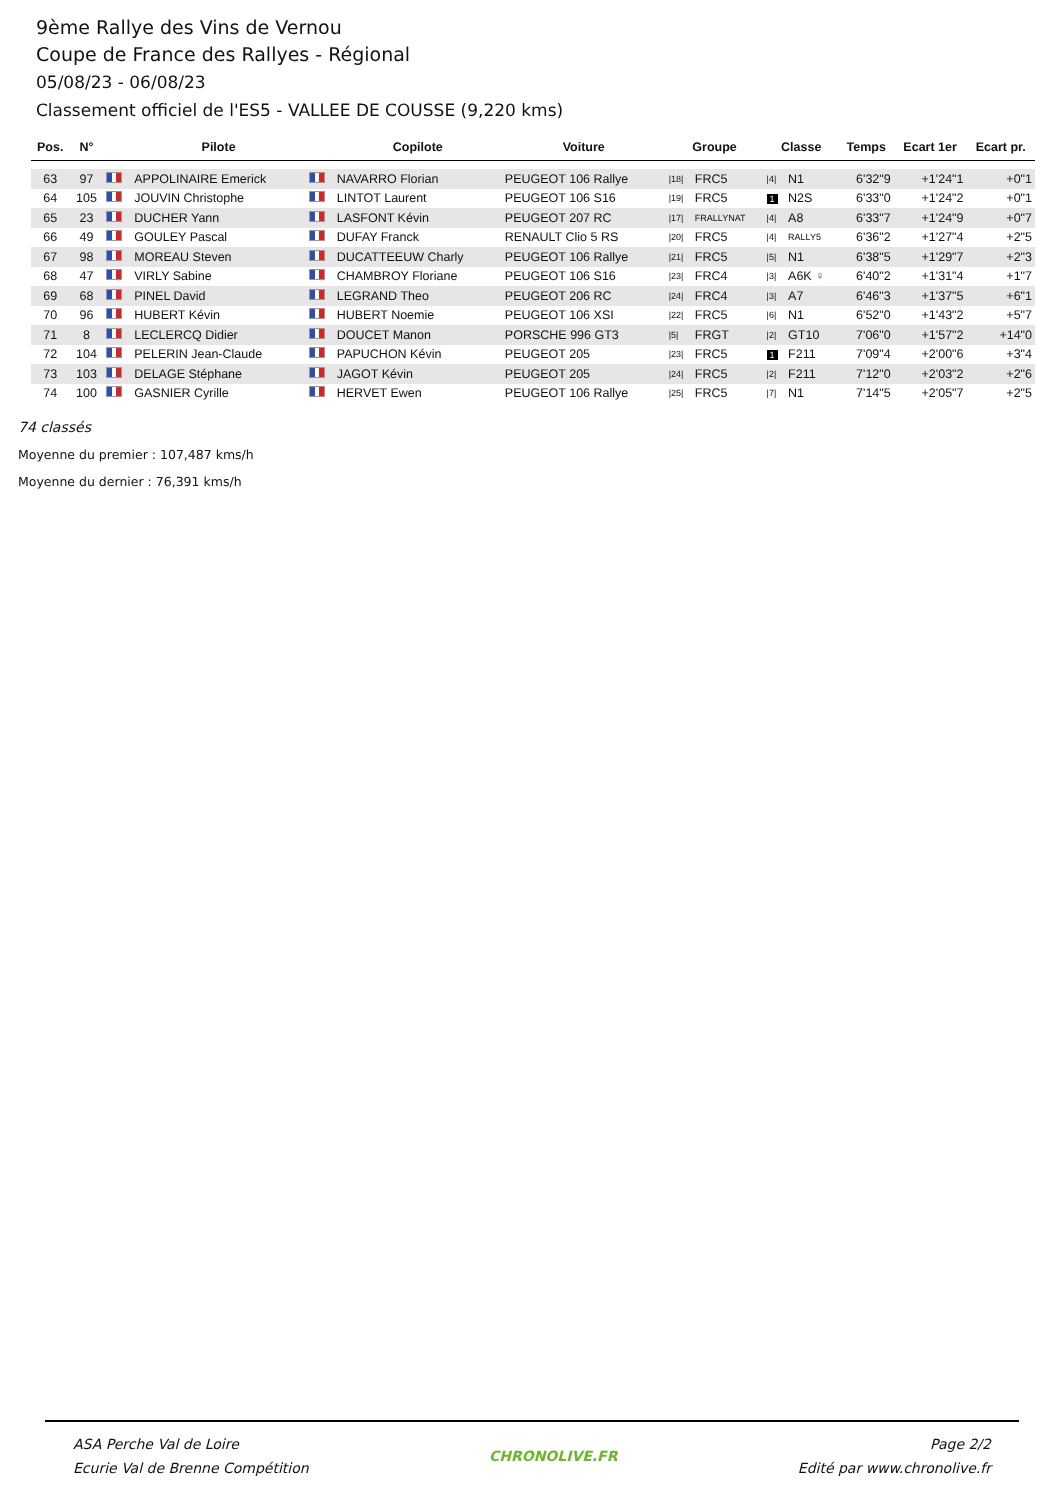9ème Rallye des Vins de Vernou
Coupe de France des Rallyes - Régional
05/08/23 - 06/08/23
Classement officiel de l'ES5 - VALLEE DE COUSSE (9,220 kms)
| Pos. | N° | | Pilote | | Copilote | Voiture | Groupe | | Classe | | Temps | Ecart 1er | Ecart pr. |
| --- | --- | --- | --- | --- | --- | --- | --- | --- | --- | --- | --- | --- | --- |
| 63 | 97 | | APPOLINAIRE Emerick | | NAVARRO Florian | PEUGEOT 106 Rallye | /18/ | FRC5 | /4/ | N1 | 6'32"9 | +1'24"1 | +0"1 |
| 64 | 105 | | JOUVIN Christophe | | LINTOT Laurent | PEUGEOT 106 S16 | /19/ | FRC5 | 1 | N2S | 6'33"0 | +1'24"2 | +0"1 |
| 65 | 23 | | DUCHER Yann | | LASFONT Kévin | PEUGEOT 207 RC | /17/ | FRALLYNAT | /4/ | A8 | 6'33"7 | +1'24"9 | +0"7 |
| 66 | 49 | | GOULEY Pascal | | DUFAY Franck | RENAULT Clio 5 RS | /20/ | FRC5 | /4/ | RALLY5 | 6'36"2 | +1'27"4 | +2"5 |
| 67 | 98 | | MOREAU Steven | | DUCATTEEUW Charly | PEUGEOT 106 Rallye | /21/ | FRC5 | /5/ | N1 | 6'38"5 | +1'29"7 | +2"3 |
| 68 | 47 | | VIRLY Sabine | | CHAMBROY Floriane | PEUGEOT 106 S16 | /23/ | FRC4 | /3/ | A6K ♀ | 6'40"2 | +1'31"4 | +1"7 |
| 69 | 68 | | PINEL David | | LEGRAND Theo | PEUGEOT 206 RC | /24/ | FRC4 | /3/ | A7 | 6'46"3 | +1'37"5 | +6"1 |
| 70 | 96 | | HUBERT Kévin | | HUBERT Noemie | PEUGEOT 106 XSI | /22/ | FRC5 | /6/ | N1 | 6'52"0 | +1'43"2 | +5"7 |
| 71 | 8 | | LECLERCQ Didier | | DOUCET Manon | PORSCHE 996 GT3 | /5/ | FRGT | /2/ | GT10 | 7'06"0 | +1'57"2 | +14"0 |
| 72 | 104 | | PELERIN Jean-Claude | | PAPUCHON Kévin | PEUGEOT 205 | /23/ | FRC5 | 1 | F211 | 7'09"4 | +2'00"6 | +3"4 |
| 73 | 103 | | DELAGE Stéphane | | JAGOT Kévin | PEUGEOT 205 | /24/ | FRC5 | /2/ | F211 | 7'12"0 | +2'03"2 | +2"6 |
| 74 | 100 | | GASNIER Cyrille | | HERVET Ewen | PEUGEOT 106 Rallye | /25/ | FRC5 | /7/ | N1 | 7'14"5 | +2'05"7 | +2"5 |
74 classés
Moyenne du premier : 107,487 kms/h
Moyenne du dernier : 76,391 kms/h
ASA Perche Val de Loire
Ecurie Val de Brenne Compétition
CHRONOLIVE.FR Page 2/2
Edité par www.chronolive.fr